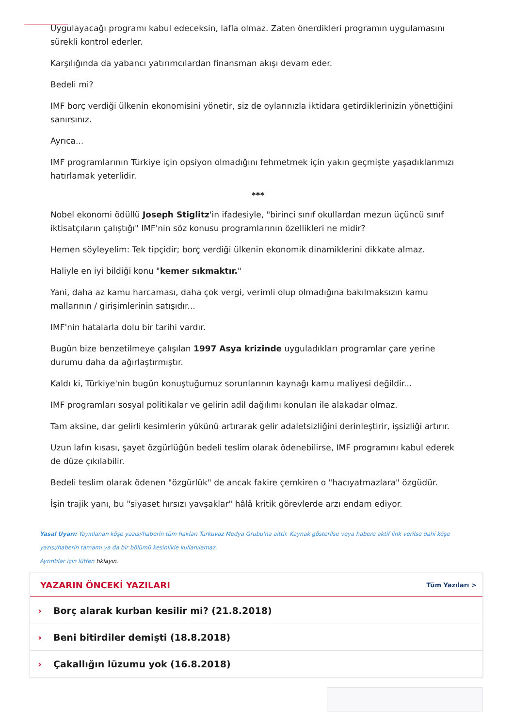Uygulayacağı programı kabul edeceksin, lafla olmaz. Zaten önerdikleri programın uygulamasını sürekli kontrol ederler.
Karşılığında da yabancı yatırımcılardan finansman akışı devam eder.
Bedeli mi?
IMF borç verdiği ülkenin ekonomisini yönetir, siz de oylarınızla iktidara getirdiklerinizin yönettiğini sanırsınız.
Ayrıca...
IMF programlarının Türkiye için opsiyon olmadığını fehmetmek için yakın geçmişte yaşadıklarımızı hatırlamak yeterlidir.
***
Nobel ekonomi ödüllü Joseph Stiglitz'in ifadesiyle, "birinci sınıf okullardan mezun üçüncü sınıf iktisatçıların çalıştığı" IMF'nin söz konusu programlarının özellikleri ne midir?
Hemen söyleyelim: Tek tipçidir; borç verdiği ülkenin ekonomik dinamiklerini dikkate almaz.
Haliyle en iyi bildiği konu "kemer sıkmaktır."
Yani, daha az kamu harcaması, daha çok vergi, verimli olup olmadığına bakılmaksızın kamu mallarının / girişimlerinin satışıdır...
IMF'nin hatalarla dolu bir tarihi vardır.
Bugün bize benzetilmeye çalışılan 1997 Asya krizinde uyguladıkları programlar çare yerine durumu daha da ağırlaştırmıştır.
Kaldı ki, Türkiye'nin bugün konuştuğumuz sorunlarının kaynağı kamu maliyesi değildir...
IMF programları sosyal politikalar ve gelirin adil dağılımı konuları ile alakadar olmaz.
Tam aksine, dar gelirli kesimlerin yükünü artırarak gelir adaletsizliğini derinleştirir, işsizliği artırır.
Uzun lafın kısası, şayet özgürlüğün bedeli teslim olarak ödenebilirse, IMF programını kabul ederek de düze çıkılabilir.
Bedeli teslim olarak ödenen "özgürlük" de ancak fakire çemkiren o "hacıyatmazlara" özgüdür.
İşin trajik yanı, bu "siyaset hırsızı yavşaklar" hâlâ kritik görevlerde arzı endam ediyor.
Yasal Uyarı: Yayınlanan köşe yazısı/haberin tüm hakları Turkuvaz Medya Grubu'na aittir. Kaynak gösterilse veya habere aktif link verilse dahi köşe yazısı/haberin tamamı ya da bir bölümü kesinlikle kullanılamaz.
Ayrıntılar için lütfen tıklayın.
YAZARIN ÖNCEKİ YAZILARI
Tüm Yazıları >
› Borç alarak kurban kesilir mi? (21.8.2018)
› Beni bitirdiler demişti (18.8.2018)
› Çakallığın lüzumu yok (16.8.2018)